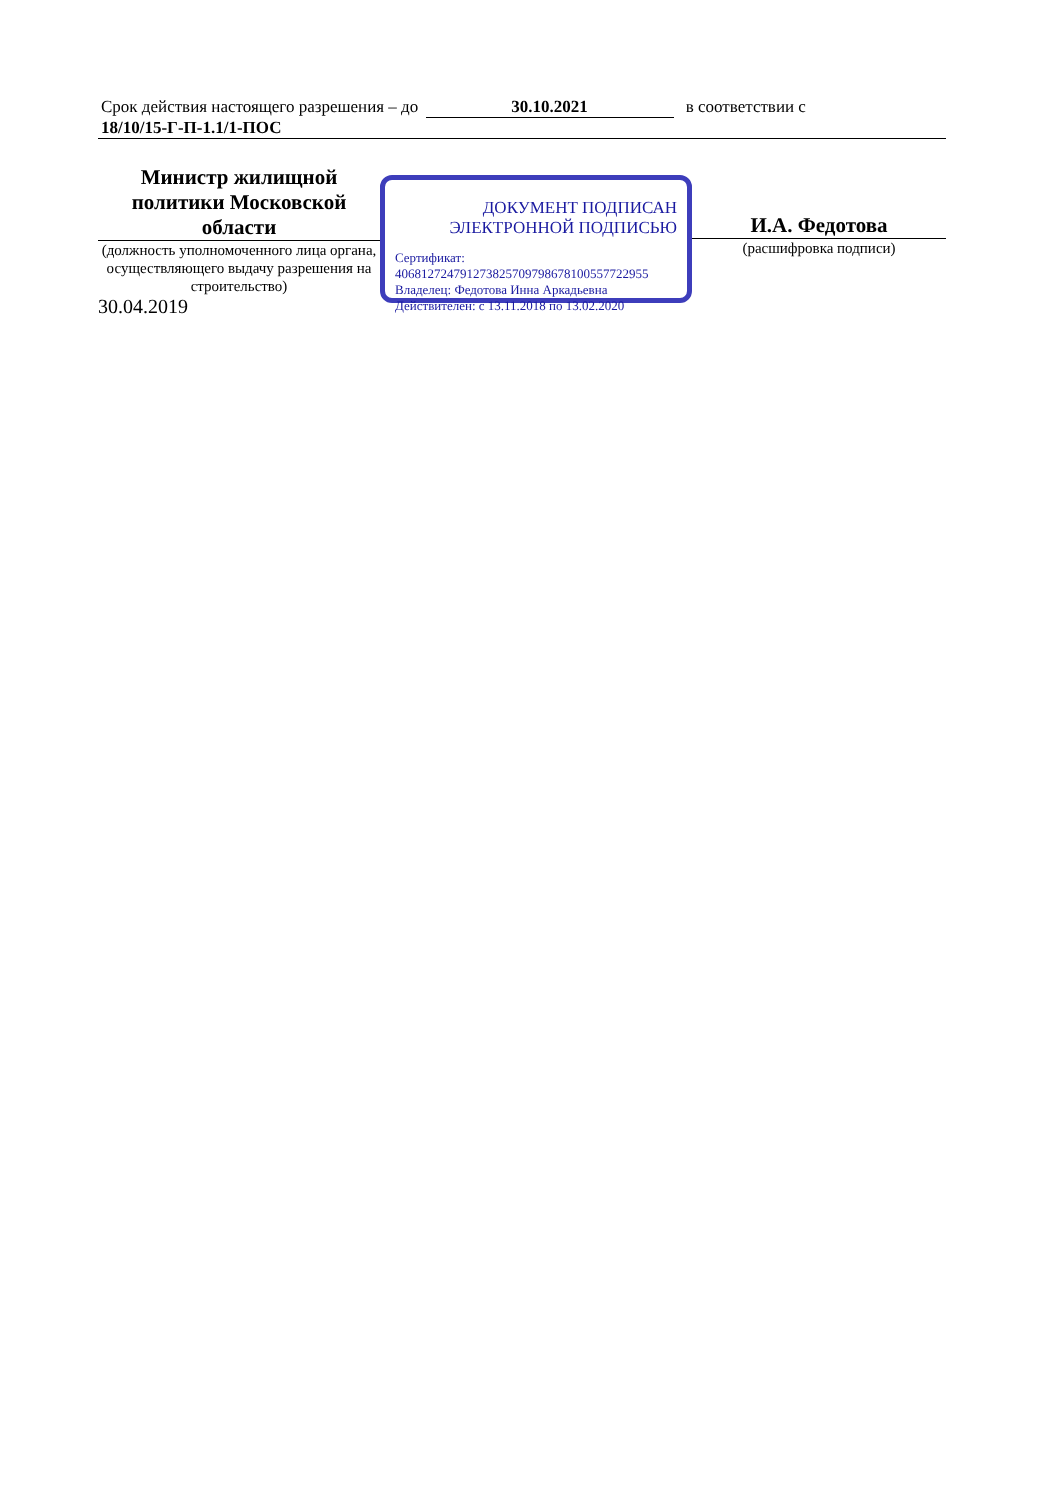Срок действия настоящего разрешения – до 30.10.2021 в соответствии с
18/10/15-Г-П-1.1/1-ПОС
Министр жилищной политики Московской области
(должность уполномоченного лица органа, осуществляющего выдачу разрешения на строительство)
30.04.2019
ДОКУМЕНТ ПОДПИСАН
ЭЛЕКТРОННОЙ ПОДПИСЬЮ
Сертификат:
406812724791273825709798678100557722955
Владелец: Федотова Инна Аркадьевна
Действителен: с 13.11.2018 по 13.02.2020
И.А. Федотова
(расшифровка подписи)